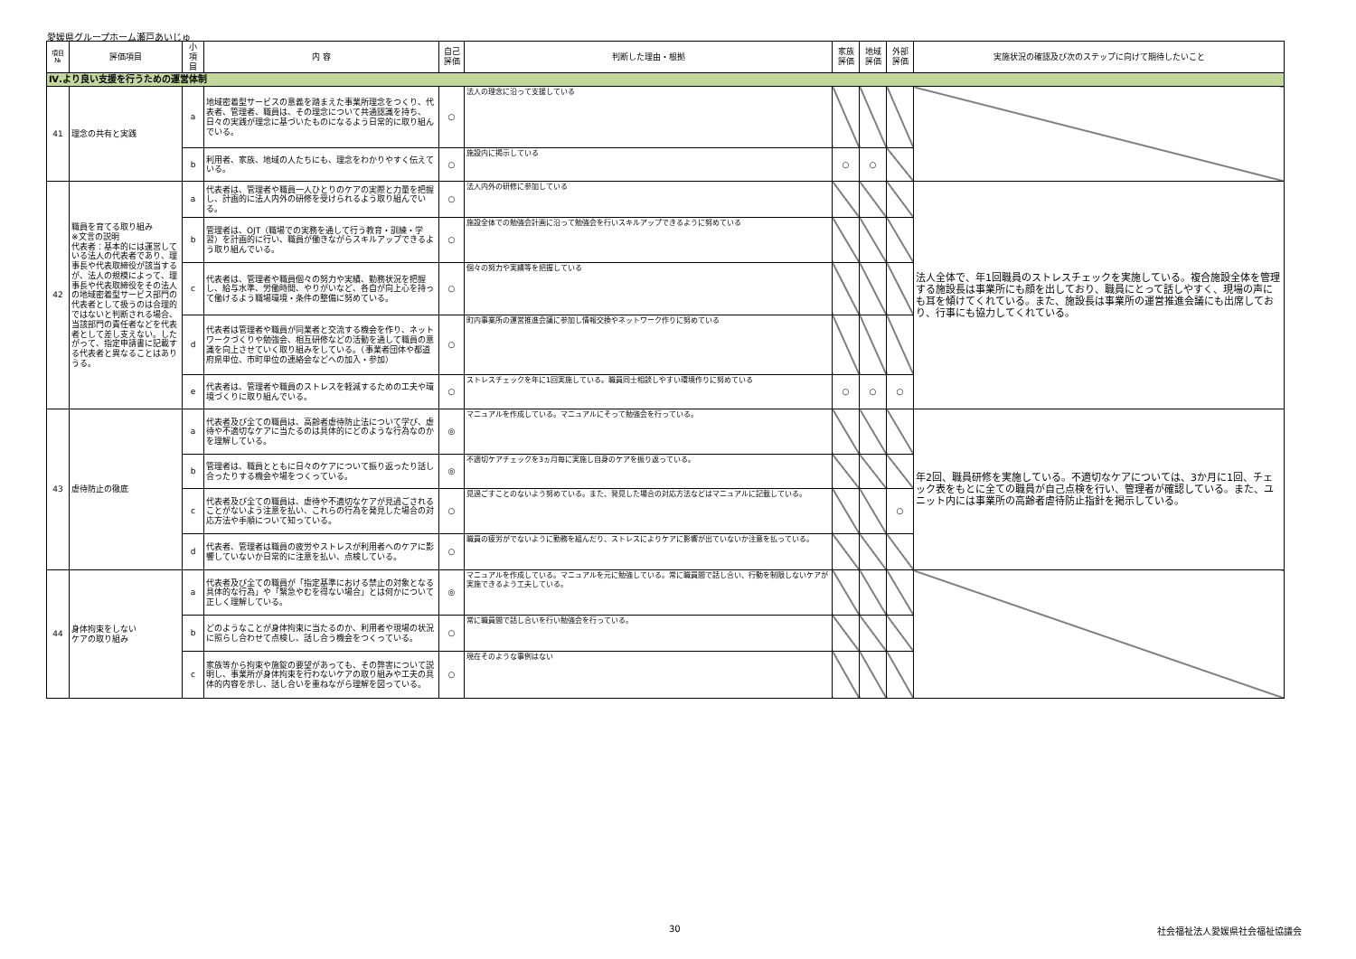愛媛県グループホーム瀬戸あいじゅ
| 項目 № | 評価項目 | 小 項 目 | 内 容 | 自己 評価 | 判断した理由・根拠 | 家族 評価 | 地域 評価 | 外部 評価 | 実施状況の確認及び次のステップに向けて期待したいこと |
| --- | --- | --- | --- | --- | --- | --- | --- | --- | --- |
| Ⅳ.より良い支援を行うための運営体制 | | | | | | | | | |
| 41 | 理念の共有と実践 | a | 地域密着型サービスの意義を踏まえた事業所理念をつくり、代表者、管理者、職員は、その理念について共通認識を持ち、日々の実践が理念に基づいたものになるよう日常的に取り組んでいる。 | ○ | 法人の理念に沿って支援している | | | | |
| | | b | 利用者、家族、地域の人たちにも、理念をわかりやすく伝えている。 | ○ | 施設内に掲示している | ○ | ○ | | |
| 42 | 職員を育てる取り組み ※文言の説明 代表者：基本的には運営している法人の代表者であり、理事長や代表取締役が該当するが、法人の規模によって、理事長や代表取締役をその法人の地域密着型サービス部門の代表者として扱うのは合理的ではないと判断される場合、当該部門の責任者などを代表者として差し支えない。したがって、指定申請書に記載する代表者と異なることはありうる。 | a | 代表者は、管理者や職員一人ひとりのケアの実際と力量を把握し、計画的に法人内外の研修を受けられるよう取り組んでいる。 | ○ | 法人内外の研修に参加している | | | | 法人全体で、年1回職員のストレスチェックを実施している。複合施設全体を管理する施設長は事業所にも顔を出しており、職員にとって話しやすく、現場の声にも耳を傾けてくれている。また、施設長は事業所の運営推進会議にも出席しており、行事にも協力してくれている。 |
| | | b | 管理者は、OJT（職場での実務を通して行う教育・訓練・学習）を計画的に行い、職員が働きながらスキルアップできるよう取り組んでいる。 | ○ | 施設全体での勉強会計画に沿って勉強会を行いスキルアップできるように努めている | | | | |
| | | c | 代表者は、管理者や職員個々の努力や実績、勤務状況を把握し、給与水準、労働時間、やりがいなど、各自が向上心を持って働けるよう職場環境・条件の整備に努めている。 | ○ | 個々の努力や実績等を把握している | | | | |
| | | d | 代表者は管理者や職員が同業者と交流する機会を作り、ネットワークづくりや勉強会、相互研修などの活動を通して職員の意識を向上させていく取り組みをしている。（事業者団体や都道府県単位、市町単位の連絡会などへの加入・参加） | ○ | 町内事業所の運営推進会議に参加し情報交換やネットワーク作りに努めている | | | | |
| | | e | 代表者は、管理者や職員のストレスを軽減するための工夫や環境づくりに取り組んでいる。 | ○ | ストレスチェックを年に1回実施している。職員同士相談しやすい環境作りに努めている | ○ | ○ | ○ | |
| 43 | 虐待防止の徹底 | a | 代表者及び全ての職員は、高齢者虐待防止法について学び、虐待や不適切なケアに当たるのは具体的にどのような行為なのかを理解している。 | ◎ | マニュアルを作成している。マニュアルにそって勉強会を行っている。 | | | | 年2回、職員研修を実施している。不適切なケアについては、3か月に1回、チェック表をもとに全ての職員が自己点検を行い、管理者が確認している。また、ユニット内には事業所の高齢者虐待防止指針を掲示している。 |
| | | b | 管理者は、職員とともに日々のケアについて振り返ったり話し合ったりする機会や場をつくっている。 | ◎ | 不適切ケアチェックを3ヵ月毎に実施し自身のケアを振り返っている。 | | | | |
| | | c | 代表者及び全ての職員は、虐待や不適切なケアが見過ごされることがないよう注意を払い、これらの行為を発見した場合の対応方法や手順について知っている。 | ○ | 見過ごすことのないよう努めている。また、発見した場合の対応方法などはマニュアルに記載している。 | | | ○ | |
| | | d | 代表者、管理者は職員の疲労やストレスが利用者へのケアに影響していないか日常的に注意を払い、点検している。 | ○ | 職員の疲労がでないように勤務を組んだり、ストレスによりケアに影響が出ていないか注意を払っている。 | | | | |
| 44 | 身体拘束をしない ケアの取り組み | a | 代表者及び全ての職員が「指定基準における禁止の対象となる具体的な行為」や「緊急やむを得ない場合」とは何かについて正しく理解している。 | ◎ | マニュアルを作成している。マニュアルを元に勉強している。常に職員間で話し合い、行動を制限しないケアが実施できるよう工夫している。 | | | | |
| | | b | どのようなことが身体拘束に当たるのか、利用者や現場の状況に照らし合わせて点検し、話し合う機会をつくっている。 | ○ | 常に職員間で話し合いを行い勉強会を行っている。 | | | | |
| | | c | 家族等から拘束や施錠の要望があっても、その弊害について説明し、事業所が身体拘束を行わないケアの取り組みや工夫の具体的内容を示し、話し合いを重ねながら理解を図っている。 | ○ | 現在そのような事例はない | | | | |
30 社会福祉法人愛媛県社会福祉協議会